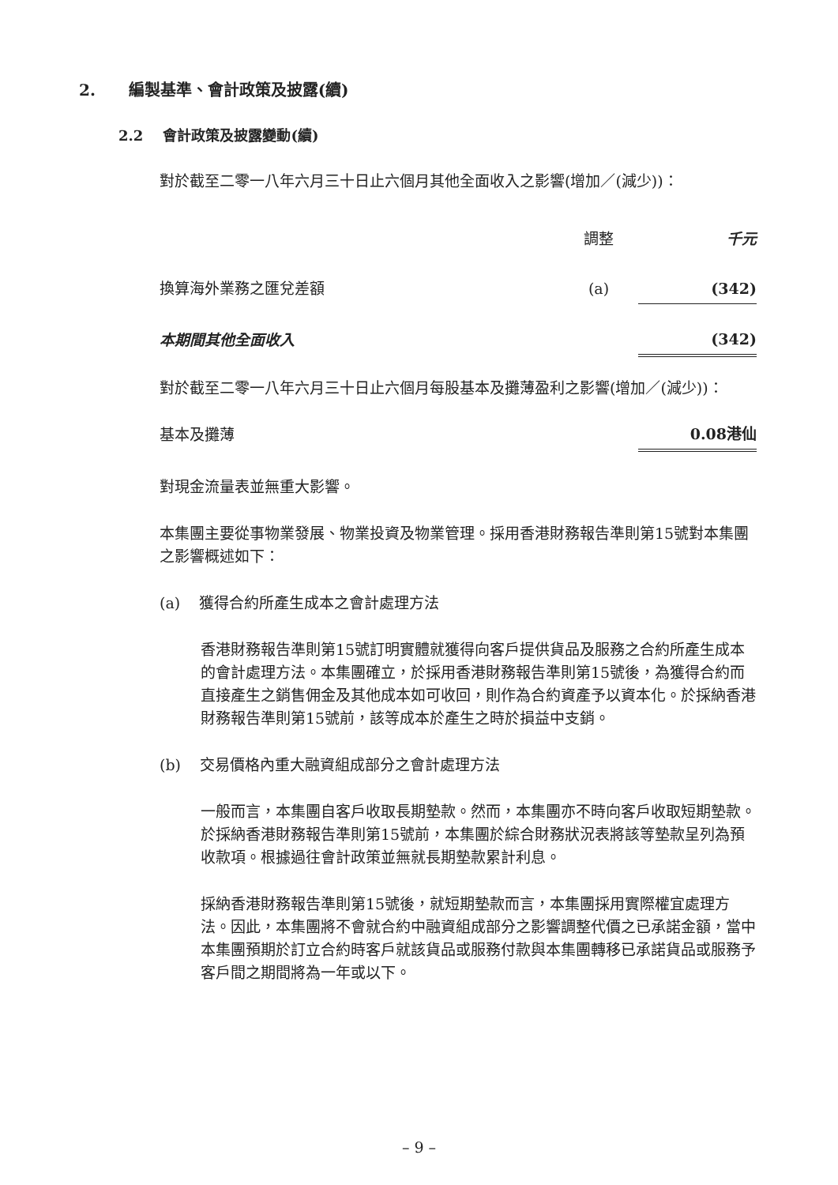2. 編製基準、會計政策及披露(續)
2.2 會計政策及披露變動(續)
對於截至二零一八年六月三十日止六個月其他全面收入之影響(增加／(減少))：
| | 調整 | 千元 |
| 換算海外業務之匯兌差額 | (a) | (342) |
| 本期間其他全面收入 | | (342) |
對於截至二零一八年六月三十日止六個月每股基本及攤薄盈利之影響(增加／(減少))：
| 基本及攤薄 | 0.08港仙 |
對現金流量表並無重大影響。
本集團主要從事物業發展、物業投資及物業管理。採用香港財務報告準則第15號對本集團之影響概述如下：
(a) 獲得合約所產生成本之會計處理方法
香港財務報告準則第15號訂明實體就獲得向客戶提供貨品及服務之合約所產生成本的會計處理方法。本集團確立，於採用香港財務報告準則第15號後，為獲得合約而直接產生之銷售佣金及其他成本如可收回，則作為合約資產予以資本化。於採納香港財務報告準則第15號前，該等成本於產生之時於損益中支銷。
(b) 交易價格內重大融資組成部分之會計處理方法
一般而言，本集團自客戶收取長期墊款。然而，本集團亦不時向客戶收取短期墊款。於採納香港財務報告準則第15號前，本集團於綜合財務狀況表將該等墊款呈列為預收款項。根據過往會計政策並無就長期墊款累計利息。
採納香港財務報告準則第15號後，就短期墊款而言，本集團採用實際權宜處理方法。因此，本集團將不會就合約中融資組成部分之影響調整代價之已承諾金額，當中本集團預期於訂立合約時客戶就該貨品或服務付款與本集團轉移已承諾貨品或服務予客戶間之期間將為一年或以下。
– 9 –